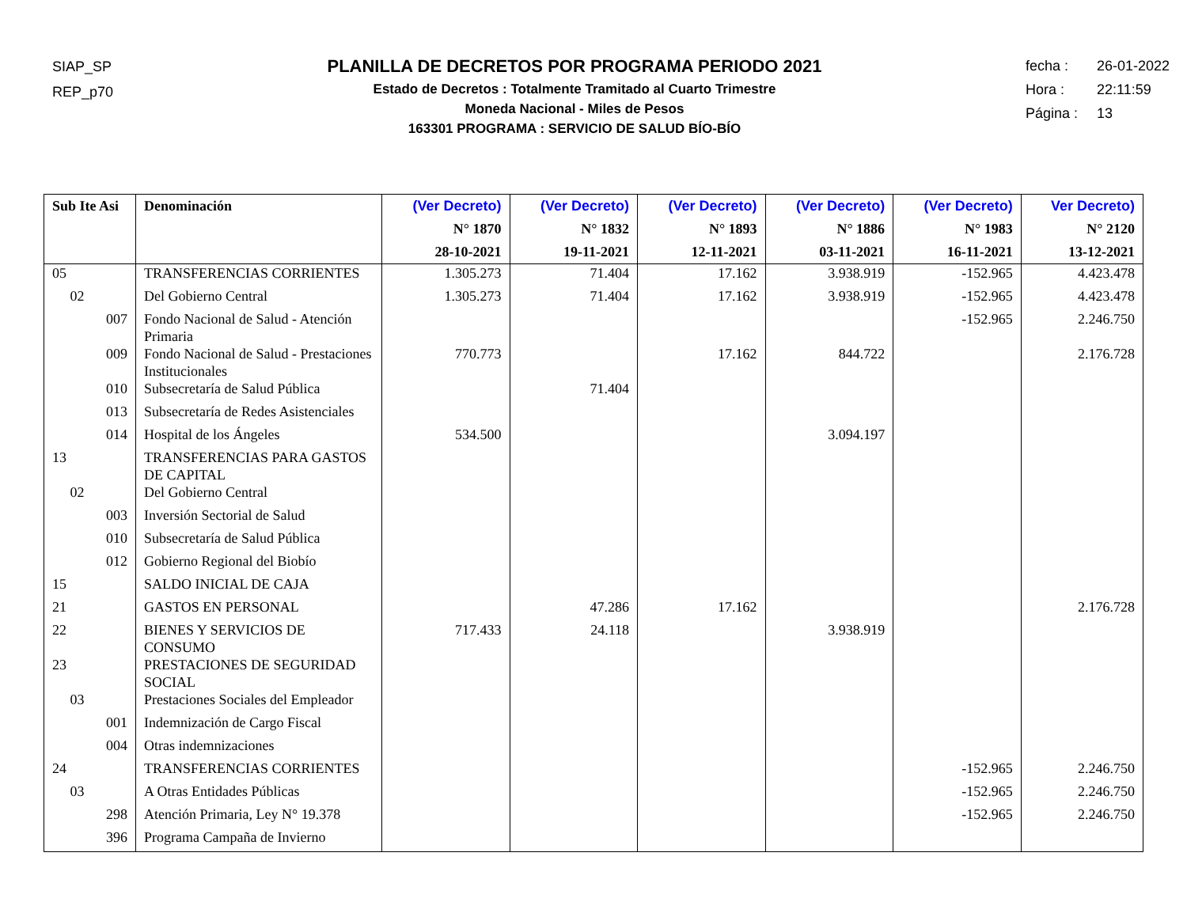SIAP_SP
REP_p70
PLANILLA DE DECRETOS POR PROGRAMA PERIODO 2021
Estado de Decretos : Totalmente Tramitado al Cuarto Trimestre
Moneda Nacional - Miles de Pesos
163301 PROGRAMA : SERVICIO DE SALUD BÍO-BÍO
fecha : 26-01-2022
Hora : 22:11:59
Página : 13
| Sub Ite Asi | Denominación | (Ver Decreto) N° 1870 28-10-2021 | (Ver Decreto) N° 1832 19-11-2021 | (Ver Decreto) N° 1893 12-11-2021 | (Ver Decreto) N° 1886 03-11-2021 | (Ver Decreto) N° 1983 16-11-2021 | Ver Decreto) N° 2120 13-12-2021 |
| --- | --- | --- | --- | --- | --- | --- | --- |
| 05 | TRANSFERENCIAS CORRIENTES | 1.305.273 | 71.404 | 17.162 | 3.938.919 | -152.965 | 4.423.478 |
| 02 | Del Gobierno Central | 1.305.273 | 71.404 | 17.162 | 3.938.919 | -152.965 | 4.423.478 |
| 007 | Fondo Nacional de Salud - Atención Primaria | | | | | -152.965 | 2.246.750 |
| 009 | Fondo Nacional de Salud - Prestaciones Institucionales | 770.773 | | 17.162 | 844.722 | | 2.176.728 |
| 010 | Subsecretaría de Salud Pública | | 71.404 | | | | |
| 013 | Subsecretaría de Redes Asistenciales | | | | | | |
| 014 | Hospital de los Ángeles | 534.500 | | | 3.094.197 | | |
| 13 | TRANSFERENCIAS PARA GASTOS DE CAPITAL | | | | | | |
| 02 | Del Gobierno Central | | | | | | |
| 003 | Inversión Sectorial de Salud | | | | | | |
| 010 | Subsecretaría de Salud Pública | | | | | | |
| 012 | Gobierno Regional del Biobío | | | | | | |
| 15 | SALDO INICIAL DE CAJA | | | | | | |
| 21 | GASTOS EN PERSONAL | | 47.286 | 17.162 | | | 2.176.728 |
| 22 | BIENES Y SERVICIOS DE CONSUMO | 717.433 | 24.118 | | 3.938.919 | | |
| 23 | PRESTACIONES DE SEGURIDAD SOCIAL | | | | | | |
| 03 | Prestaciones Sociales del Empleador | | | | | | |
| 001 | Indemnización de Cargo Fiscal | | | | | | |
| 004 | Otras indemnizaciones | | | | | | |
| 24 | TRANSFERENCIAS CORRIENTES | | | | | -152.965 | 2.246.750 |
| 03 | A Otras Entidades Públicas | | | | | -152.965 | 2.246.750 |
| 298 | Atención Primaria, Ley N° 19.378 | | | | | -152.965 | 2.246.750 |
| 396 | Programa Campaña de Invierno | | | | | | |